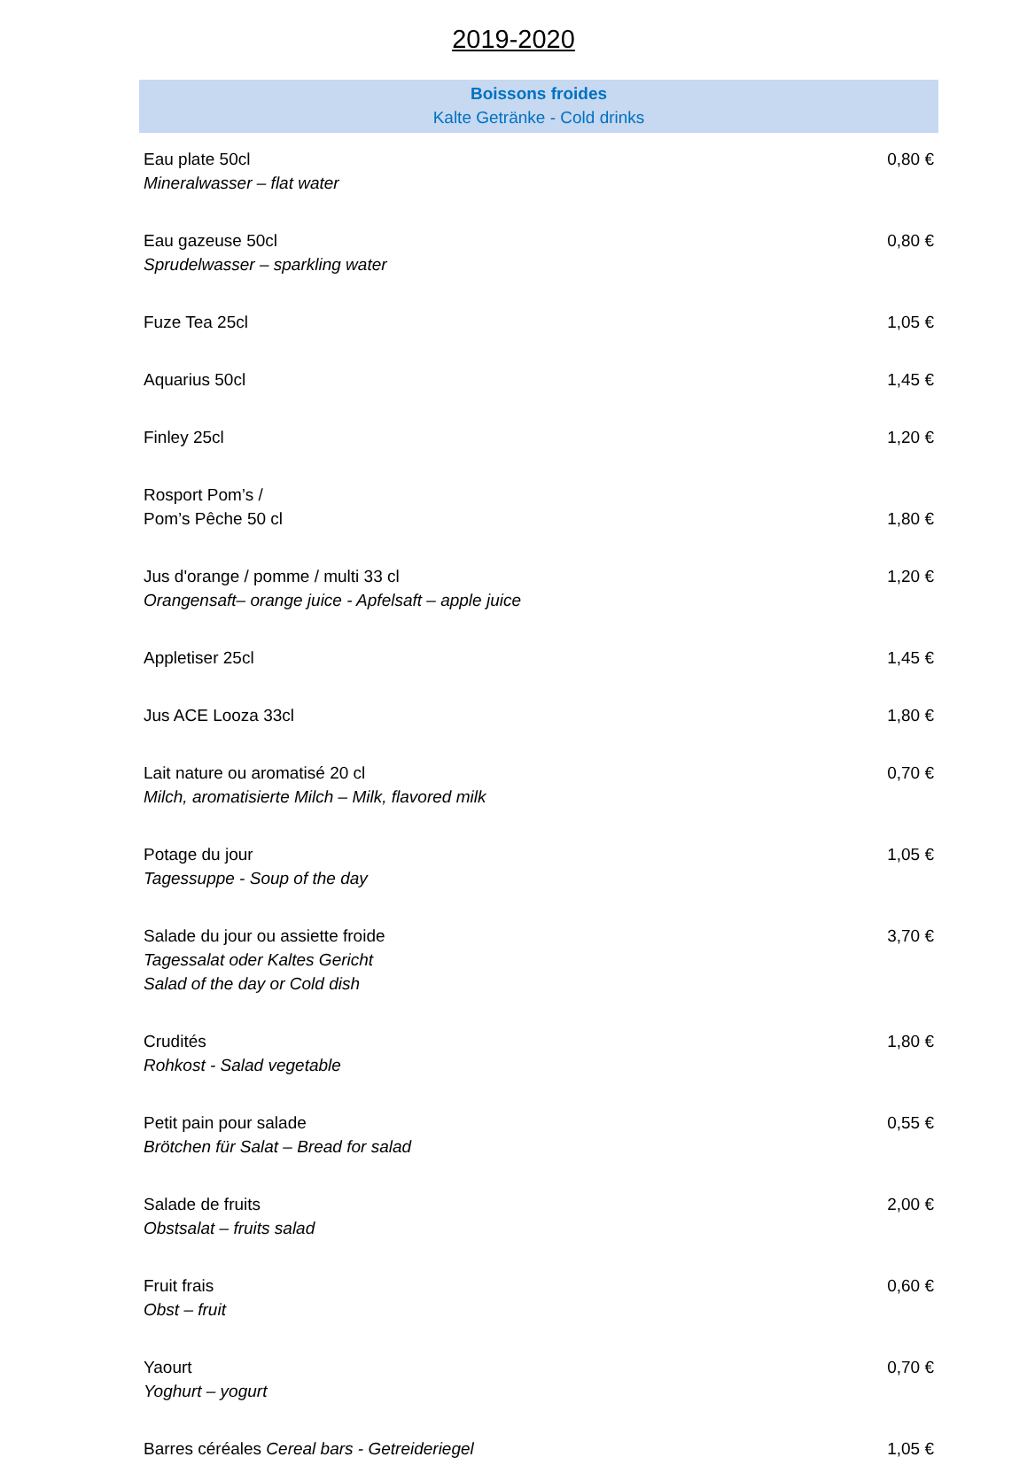2019-2020
| Boissons froides Kalte Getränke - Cold drinks | |
| --- | --- |
| Eau plate 50cl Mineralwasser – flat water | 0,80 € |
| Eau gazeuse 50cl Sprudelwasser – sparkling water | 0,80 € |
| Fuze Tea 25cl | 1,05 € |
| Aquarius 50cl | 1,45 € |
| Finley 25cl | 1,20 € |
| Rosport Pom’s / Pom’s Pêche 50 cl | 1,80 € |
| Jus d'orange / pomme / multi 33 cl Orangensaft– orange juice - Apfelsaft – apple juice | 1,20 € |
| Appletiser 25cl | 1,45 € |
| Jus ACE Looza 33cl | 1,80 € |
| Lait nature ou aromatisé 20 cl Milch, aromatisierte Milch – Milk, flavored milk | 0,70 € |
| Potage du jour Tagessuppe - Soup of the day | 1,05 € |
| Salade du jour ou assiette froide Tagessalat oder Kaltes Gericht Salad of the day or Cold dish | 3,70 € |
| Crudités Rohkost - Salad vegetable | 1,80 € |
| Petit pain pour salade Brötchen für Salat – Bread for salad | 0,55 € |
| Salade de fruits Obstsalat – fruits salad | 2,00 € |
| Fruit frais Obst – fruit | 0,60 € |
| Yaourt Yoghurt – yogurt | 0,70 € |
| Barres céréales Cereal bars - Getreideriegel | 1,05 € |